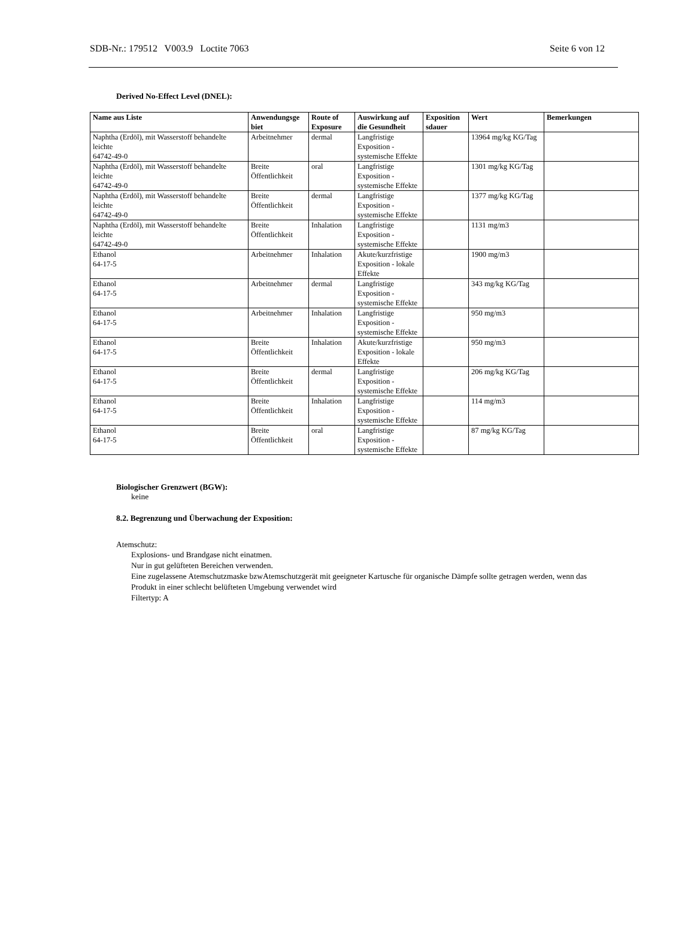SDB-Nr.: 179512 V003.9 Loctite 7063 Seite 6 von 12
Derived No-Effect Level (DNEL):
| Name aus Liste | Anwendungsge biet | Route of Exposure | Auswirkung auf die Gesundheit | Exposition sdauer | Wert | Bemerkungen |
| --- | --- | --- | --- | --- | --- | --- |
| Naphtha (Erdöl), mit Wasserstoff behandelte leichte 64742-49-0 | Arbeitnehmer | dermal | Langfristige Exposition - systemische Effekte | | 13964 mg/kg KG/Tag | |
| Naphtha (Erdöl), mit Wasserstoff behandelte leichte 64742-49-0 | Breite Öffentlichkeit | oral | Langfristige Exposition - systemische Effekte | | 1301 mg/kg KG/Tag | |
| Naphtha (Erdöl), mit Wasserstoff behandelte leichte 64742-49-0 | Breite Öffentlichkeit | dermal | Langfristige Exposition - systemische Effekte | | 1377 mg/kg KG/Tag | |
| Naphtha (Erdöl), mit Wasserstoff behandelte leichte 64742-49-0 | Breite Öffentlichkeit | Inhalation | Langfristige Exposition - systemische Effekte | | 1131 mg/m3 | |
| Ethanol 64-17-5 | Arbeitnehmer | Inhalation | Akute/kurzfristige Exposition - lokale Effekte | | 1900 mg/m3 | |
| Ethanol 64-17-5 | Arbeitnehmer | dermal | Langfristige Exposition - systemische Effekte | | 343 mg/kg KG/Tag | |
| Ethanol 64-17-5 | Arbeitnehmer | Inhalation | Langfristige Exposition - systemische Effekte | | 950 mg/m3 | |
| Ethanol 64-17-5 | Breite Öffentlichkeit | Inhalation | Akute/kurzfristige Exposition - lokale Effekte | | 950 mg/m3 | |
| Ethanol 64-17-5 | Breite Öffentlichkeit | dermal | Langfristige Exposition - systemische Effekte | | 206 mg/kg KG/Tag | |
| Ethanol 64-17-5 | Breite Öffentlichkeit | Inhalation | Langfristige Exposition - systemische Effekte | | 114 mg/m3 | |
| Ethanol 64-17-5 | Breite Öffentlichkeit | oral | Langfristige Exposition - systemische Effekte | | 87 mg/kg KG/Tag | |
Biologischer Grenzwert (BGW):
keine
8.2. Begrenzung und Überwachung der Exposition:
Atemschutz:
Explosions- und Brandgase nicht einatmen.
Nur in gut gelüfteten Bereichen verwenden.
Eine zugelassene Atemschutzmaske bzwAtemschutzgerät mit geeigneter Kartusche für organische Dämpfe sollte getragen werden, wenn das Produkt in einer schlecht belüfteten Umgebung verwendet wird
Filtertyp: A